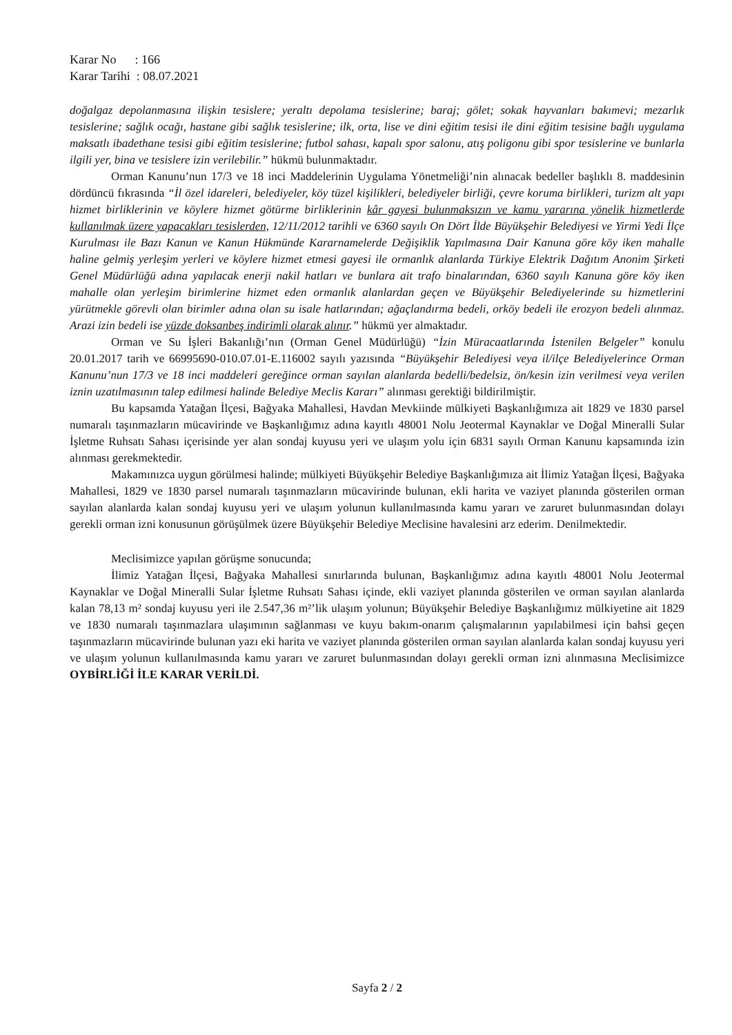Karar No : 166
Karar Tarihi : 08.07.2021
doğalgaz depolanmasına ilişkin tesislere; yeraltı depolama tesislerine; baraj; gölet; sokak hayvanları bakımevi; mezarlık tesislerine; sağlık ocağı, hastane gibi sağlık tesislerine; ilk, orta, lise ve dini eğitim tesisi ile dini eğitim tesisine bağlı uygulama maksatlı ibadethane tesisi gibi eğitim tesislerine; futbol sahası, kapalı spor salonu, atış poligonu gibi spor tesislerine ve bunlarla ilgili yer, bina ve tesislere izin verilebilir.” hükmü bulunmaktadır.
Orman Kanunu’nun 17/3 ve 18 inci Maddelerinin Uygulama Yönetmeliği’nin alınacak bedeller başlıklı 8. maddesinin dördüncü fıkrasında “İl özel idareleri, belediyeler, köy tüzel kişilikleri, belediyeler birliği, çevre koruma birlikleri, turizm alt yapı hizmet birliklerinin ve köylere hizmet götürme birliklerinin kâr gayesi bulunmaksızın ve kamu yararına yönelik hizmetlerde kullanılmak üzere yapacakları tesislerden, 12/11/2012 tarihli ve 6360 sayılı On Dört İlde Büyükşehir Belediyesi ve Yirmi Yedi İlçe Kurulması ile Bazı Kanun ve Kanun Hükmünde Kararnamelerde Değişiklik Yapılmasına Dair Kanuna göre köy iken mahalle haline gelmiş yerleşim yerleri ve köylere hizmet etmesi gayesi ile ormanlık alanlarda Türkiye Elektrik Dağıtım Anonim Şirketi Genel Müdürlüğü adına yapılacak enerji nakil hatları ve bunlara ait trafo binalarından, 6360 sayılı Kanuna göre köy iken mahalle olan yerleşim birimlerine hizmet eden ormanlık alanlardan geçen ve Büyükşehir Belediyelerinde su hizmetlerini yürütmekle görevli olan birimler adına olan su isale hatlarından; ağaçlandırma bedeli, orköy bedeli ile erozyon bedeli alınmaz. Arazi izin bedeli ise yüzde doksanbeş indirimli olarak alınır.” hükmü yer almaktadır.
Orman ve Su İşleri Bakanlığı’nın (Orman Genel Müdürlüğü) “İzin Müracaatlarında İstenilen Belgeler” konulu 20.01.2017 tarih ve 66995690-010.07.01-E.116002 sayılı yazısında “Büyükşehir Belediyesi veya il/ilçe Belediyelerince Orman Kanunu’nun 17/3 ve 18 inci maddeleri gereğince orman sayılan alanlarda bedelli/bedelsiz, ön/kesin izin verilmesi veya verilen iznin uzatılmasının talep edilmesi halinde Belediye Meclis Kararı” alınması gerektiği bildirilmiştir.
Bu kapsamda Yatağan İlçesi, Bağyaka Mahallesi, Havdan Mevkiinde mülkiyeti Başkanlığımıza ait 1829 ve 1830 parsel numaralı taşınmazların mücavirinde ve Başkanlığımız adına kayıtlı 48001 Nolu Jeotermal Kaynaklar ve Doğal Mineralli Sular İşletme Ruhsatı Sahası içerisinde yer alan sondaj kuyusu yeri ve ulaşım yolu için 6831 sayılı Orman Kanunu kapsamında izin alınması gerekmektedir.
Makamınızca uygun görülmesi halinde; mülkiyeti Büyükşehir Belediye Başkanlığımıza ait İlimiz Yatağan İlçesi, Bağyaka Mahallesi, 1829 ve 1830 parsel numaralı taşınmazların mücavirinde bulunan, ekli harita ve vaziyet planında gösterilen orman sayılan alanlarda kalan sondaj kuyusu yeri ve ulaşım yolunun kullanılmasında kamu yararı ve zaruret bulunmasından dolayı gerekli orman izni konusunun görüşülmek üzere Büyükşehir Belediye Meclisine havalesini arz ederim. Denilmektedir.
Meclisimizce yapılan görüşme sonucunda;
İlimiz Yatağan İlçesi, Bağyaka Mahallesi sınırlarında bulunan, Başkanlığımız adına kayıtlı 48001 Nolu Jeotermal Kaynaklar ve Doğal Mineralli Sular İşletme Ruhsatı Sahası içinde, ekli vaziyet planında gösterilen ve orman sayılan alanlarda kalan 78,13 m² sondaj kuyusu yeri ile 2.547,36 m²’lik ulaşım yolunun; Büyükşehir Belediye Başkanlığımız mülkiyetine ait 1829 ve 1830 numaralı taşınmazlara ulaşımının sağlanması ve kuyu bakım-onarım çalışmalarının yapılabilmesi için bahsi geçen taşınmazların mücavirinde bulunan yazı eki harita ve vaziyet planında gösterilen orman sayılan alanlarda kalan sondaj kuyusu yeri ve ulaşım yolunun kullanılmasında kamu yararı ve zaruret bulunmasından dolayı gerekli orman izni alınmasına Meclisimizce OYBİRLİĞİ İLE KARAR VERİLDİ.
Sayfa 2 / 2